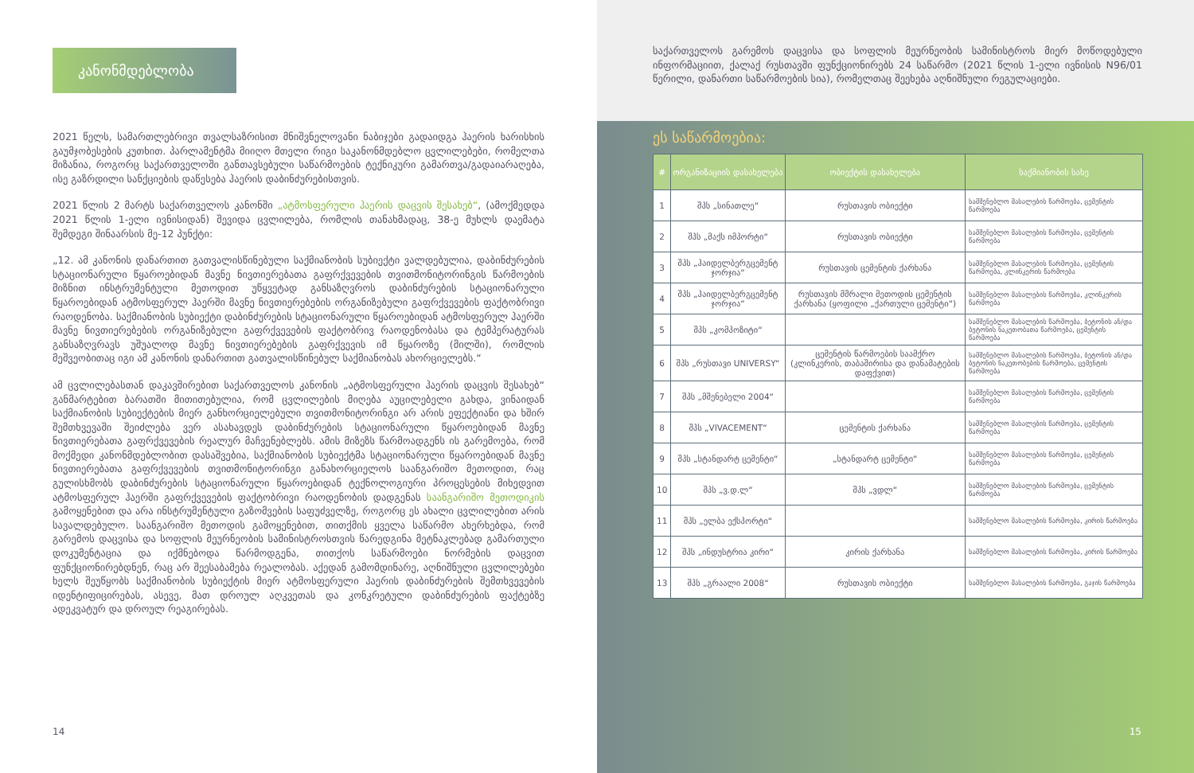კანონმდებლობა
2021 წელს, სამართლებრივი თვალსაზრისით მნიშვნელოვანი ნაბიჯები გადაიდგა ჰაერის ხარისხის გაუმჯობესების კუთხით. პარლამენტმა მიიღო მთელი რიგი საკანონმდებლო ცვლილებები, რომელთა მიზანია, როგორც საქართველოში განთავსებული საწარმოების ტექნიკური გამართვა/გადაიარაღება, ისე გაზრდილი სანქციების დაწესება ჰაერის დაბინძურებისთვის.
2021 წლის 2 მარტს საქართველოს კანონში „ატმოსფერული ჰაერის დაცვის შესახებ“, (ამოქმედდა 2021 წლის 1-ელი ივნისიდან) შევიდა ცვლილება, რომლის თანახმადაც, 38-ე მუხლს დაემატა შემდეგი შინაარსის მე-12 პუნქტი:
„12. ამ კანონის დანართით გათვალისწინებული საქმიანობის სუბიექტი ვალდებულია, დაბინძურების სტაციონარული წყაროებიდან მავნე ნივთიერებათა გაფრქვევების თვითმონიტორინგის წარმოების მიზნით ინსტრუმენტული მეთოდით უწყვეტად განსაზღვროს დაბინძურების სტაციონარული წყაროებიდან ატმოსფერულ ჰაერში მავნე ნივთიერებების ორგანიზებული გაფრქვევების ფაქტობრივი რაოდენობა. საქმიანობის სუბიექტი დაბინძურების სტაციონარული წყაროებიდან ატმოსფერულ ჰაერში მავნე ნივთიერებების ორგანიზებული გაფრქვევების ფაქტობრივ რაოდენობასა და ტემპერატურას განსაზღვრავს უშუალოდ მავნე ნივთიერებების გაფრქვევის იმ წყაროზე (მილში), რომლის მეშვეობითაც იგი ამ კანონის დანართით გათვალისწინებულ საქმიანობას ახორციელებს.“
ამ ცვლილებასთან დაკავშირებით საქართველოს კანონის „ატმოსფერული ჰაერის დაცვის შესახებ“ განმარტებით ბარათში მითითებულია, რომ ცვლილების მიღება აუცილებელი გახდა, ვინაიდან საქმიანობის სუბიექტების მიერ განხორციელებული თვითმონიტორინგი არ არის ეფექტიანი და ხშირ შემთხვევაში შეიძლება ვერ ასახავდეს დაბინძურების სტაციონარული წყაროებიდან მავნე ნივთიერებათა გაფრქვევების რეალურ მაჩვენებლებს. ამის მიზეზს წარმოადგენს ის გარემოება, რომ მოქმედი კანონმდებლობით დასაშვებია, საქმიანობის სუბიექტმა სტაციონარული წყაროებიდან მავნე ნივთიერებათა გაფრქვევების თვითმონიტორინგი განახორციელოს საანგარიშო მეთოდით, რაც გულისხმობს დაბინძურების სტაციონარული წყაროებიდან ტექნოლოგიური პროცესების მიხედვით ატმოსფერულ ჰაერში გაფრქვევების ფაქტობრივი რაოდენობის დადგენას საანგარიშო მეთოდიკის გამოყენებით და არა ინსტრუმენტული გაზომვების საფუძველზე, როგორც ეს ახალი ცვლილებით არის სავალდებულო. საანგარიშო მეთოდის გამოყენებით, თითქმის ყველა საწარმო ახერხებდა, რომ გარემოს დაცვისა და სოფლის მეურნეობის სამინისტროსთვის წარედგინა მეტნაკლებად გამართული დოკუმენტაცია და იქმნებოდა წარმოდგენა, თითქოს საწარმოები ნორმების დაცვით ფუნქციონირებდნენ, რაც არ შეესაბამება რეალობას. აქედან გამომდინარე, აღნიშნული ცვლილებები ხელს შეუწყობს საქმიანობის სუბიექტის მიერ ატმოსფერული ჰაერის დაბინძურების შემთხვევების იდენტიფიცირებას, ასევე, მათ დროულ აღკვეთას და კონკრეტული დაბინძურების ფაქტებზე ადეკვატურ და დროულ რეაგირებას.
14
საქართველოს გარემოს დაცვისა და სოფლის მეურნეობის სამინისტროს მიერ მოწოდებული ინფორმაციით, ქალაქ რუსთავში ფუნქციონირებს 24 საწარმო (2021 წლის 1-ელი ივნისის N96/01 წერილი, დანართი საწარმოების სია), რომელთაც შეეხება აღნიშნული რეგულაციები.
ეს საწარმოებია:
| # | ორგანიზაციის დასახელება | ობიექტის დასახელება | საქმიანობის სახე |
| --- | --- | --- | --- |
| 1 | შპს „სინათლე“ | რუსთავის ობიექტი | სამშენებლო მასალების წარმოება, ცემენტის წარმოება |
| 2 | შპს „მაქს იმპორტი“ | რუსთავის ობიექტი | სამშენებლო მასალების წარმოება, ცემენტის წარმოება |
| 3 | შპს „ჰაიდელბერგცემენტ ჯორჯია“ | რუსთავის ცემენტის ქარხანა | სამშენებლო მასალების წარმოება, ცემენტის წარმოება, კლინკერის წარმოება |
| 4 | შპს „ჰაიდელბერგცემენტ ჯორჯია“ | რუსთავის მშრალი მეთოდის ცემენტის ქარხანა (ყოფილი „ქართული ცემენტი“) | სამშენებლო მასალების წარმოება, კლინკერის წარმოება |
| 5 | შპს „კომპოზიტი“ | | სამშენებლო მასალების წარმოება, ბეტონის ან/და ბეტონის ნაკეთობათა წარმოება, ცემენტის წარმოება |
| 6 | შპს „რუსთავი UNIVERSY“ | ცემენტის წარმოების საამქრო (კლინკერის, თაბაშირისა და დანამატების დაფქვით) | სამშენებლო მასალების წარმოება, ბეტონის ან/და ბეტონის ნაკეთობების წარმოება, ცემენტის წარმოება |
| 7 | შპს „მშენებელი 2004“ | | სამშენებლო მასალების წარმოება, ცემენტის წარმოება |
| 8 | შპს „VIVACEMENT“ | ცემენტის ქარხანა | სამშენებლო მასალების წარმოება, ცემენტის წარმოება |
| 9 | შპს „სტანდარტ ცემენტი“ | „სტანდარტ ცემენტი“ | სამშენებლო მასალების წარმოება, ცემენტის წარმოება |
| 10 | შპს „ვ.დ.ლ“ | შპს „ვდლ“ | სამშენებლო მასალების წარმოება, ცემენტის წარმოება |
| 11 | შპს „ელბა ექსპორტი“ | | სამშენებლო მასალების წარმოება, კირის წარმოება |
| 12 | შპს „ინდუსტრია კირი“ | კირის ქარხანა | სამშენებლო მასალების წარმოება, კირის წარმოება |
| 13 | შპს „გრაალი 2008“ | რუსთავის ობიექტი | სამშენებლო მასალების წარმოება, გაჯის წარმოება |
15